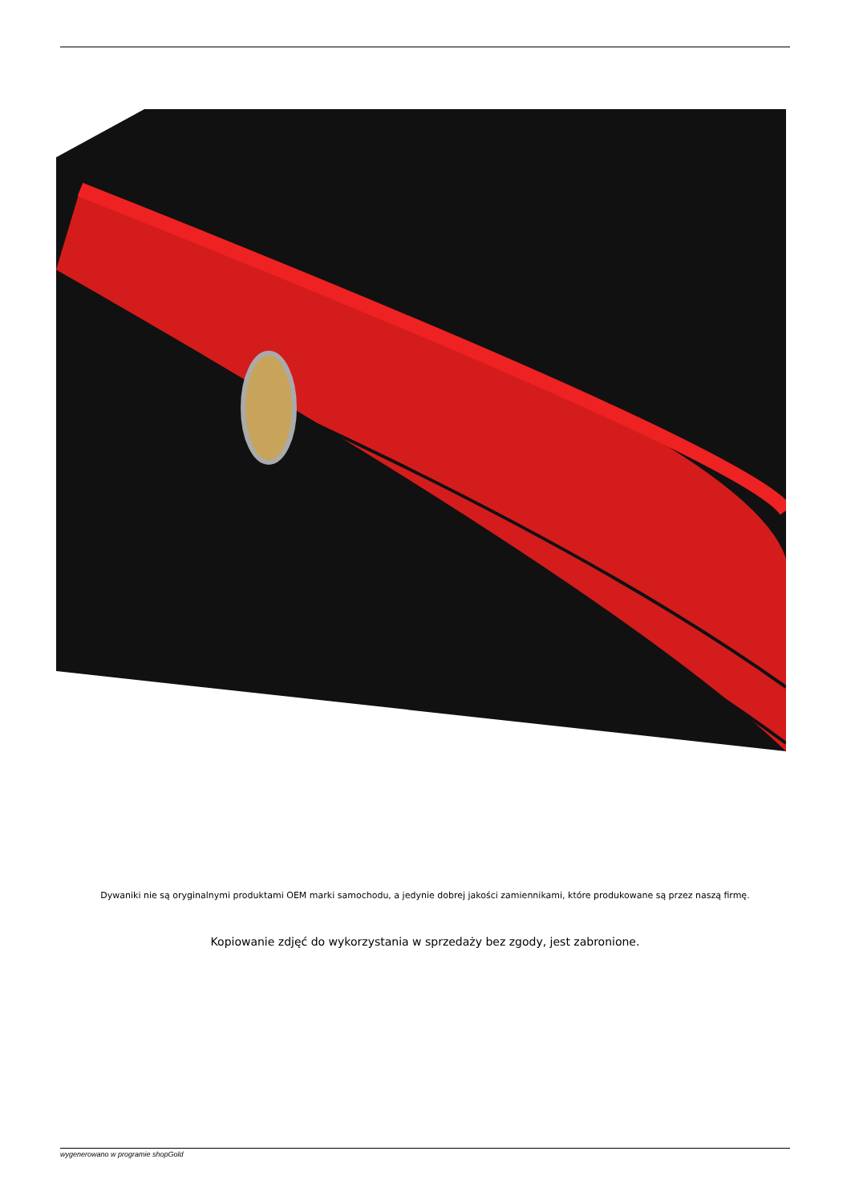Dywaniki nie są oryginalnymi produktami OEM marki samochodu, a jedynie dobrej jakości zamiennikami, które produkowane są przez naszą firmę.
Kopiowanie zdjęć do wykorzystania w sprzedaży bez zgody, jest zabronione.
wygenerowano w programie shopGold